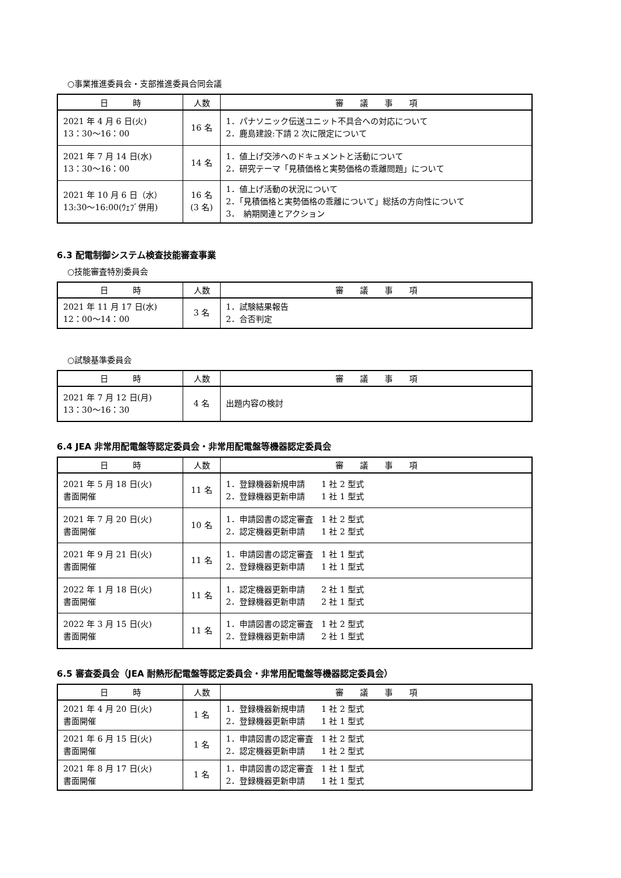○事業推進委員会・支部推進委員合同会議
| 日 時 | 人数 | 審 議 事 項 |
| --- | --- | --- |
| 2021 年 4 月 6 日(火) 13：30～16：00 | 16 名 | 1．パナソニック伝送ユニット不具合への対応について 2．鹿島建設:下請 2 次に限定について |
| 2021 年 7 月 14 日(水) 13：30～16：00 | 14 名 | 1．値上げ交渉へのドキュメントと活動について 2．研究テーマ「見積価格と実勢価格の乖離問題」について |
| 2021 年 10 月 6 日（水） 13:30～16:00(ｳｪﾌﾞ併用) | 16 名 (3 名) | 1．値上げ活動の状況について 2．「見積価格と実勢価格の乖離について」総括の方向性について 3． 納期関連とアクション |
6.3 配電制御システム検査技能審査事業
○技能審査特別委員会
| 日 時 | 人数 | 審 議 事 項 |
| --- | --- | --- |
| 2021 年 11 月 17 日(水) 12：00～14：00 | 3 名 | 1．試験結果報告 2．合否判定 |
○試験基準委員会
| 日 時 | 人数 | 審 議 事 項 |
| --- | --- | --- |
| 2021 年 7 月 12 日(月) 13：30～16：30 | 4 名 | 出題内容の検討 |
6.4 JEA 非常用配電盤等認定委員会・非常用配電盤等機器認定委員会
| 日 時 | 人数 | 審 議 事 項 |
| --- | --- | --- |
| 2021 年 5 月 18 日(火) 書面開催 | 11 名 | 1．登録機器新規申請 1 社 2 型式 2．登録機器更新申請 1 社 1 型式 |
| 2021 年 7 月 20 日(火) 書面開催 | 10 名 | 1．申請図書の認定審査 1 社 2 型式 2．認定機器更新申請 1 社 2 型式 |
| 2021 年 9 月 21 日(火) 書面開催 | 11 名 | 1．申請図書の認定審査 1 社 1 型式 2．登録機器更新申請 1 社 1 型式 |
| 2022 年 1 月 18 日(火) 書面開催 | 11 名 | 1．認定機器更新申請 2 社 1 型式 2．登録機器更新申請 2 社 1 型式 |
| 2022 年 3 月 15 日(火) 書面開催 | 11 名 | 1．申請図書の認定審査 1 社 2 型式 2．登録機器更新申請 2 社 1 型式 |
6.5 審査委員会（JEA 耐熱形配電盤等認定委員会・非常用配電盤等機器認定委員会）
| 日 時 | 人数 | 審 議 事 項 |
| --- | --- | --- |
| 2021 年 4 月 20 日(火) 書面開催 | 1 名 | 1．登録機器新規申請 1 社 2 型式 2．登録機器更新申請 1 社 1 型式 |
| 2021 年 6 月 15 日(火) 書面開催 | 1 名 | 1．申請図書の認定審査 1 社 2 型式 2．認定機器更新申請 1 社 2 型式 |
| 2021 年 8 月 17 日(火) 書面開催 | 1 名 | 1．申請図書の認定審査 1 社 1 型式 2．登録機器更新申請 1 社 1 型式 |